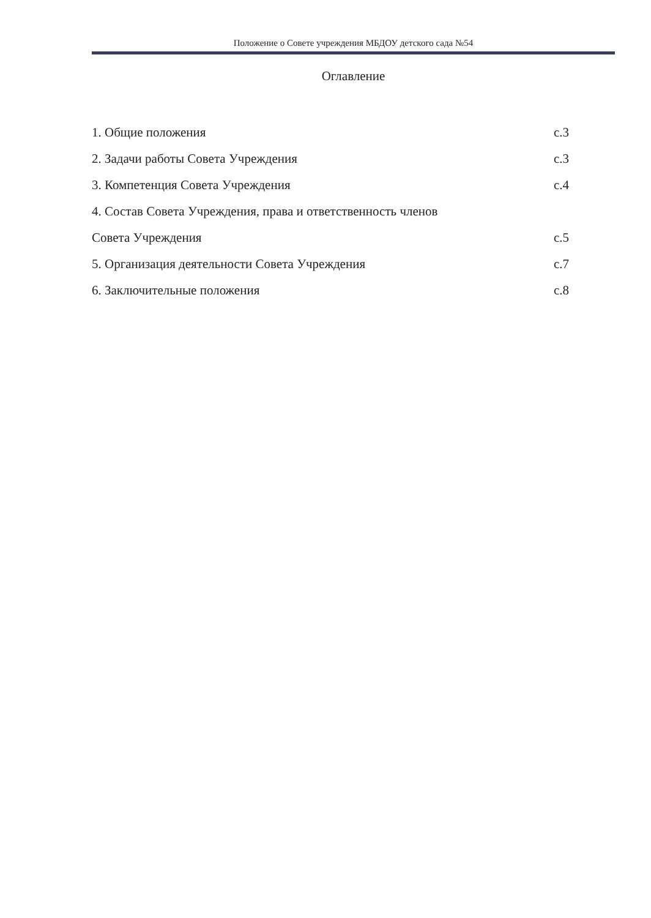Положение о Совете учреждения МБДОУ детского сада №54
Оглавление
1. Общие положения с.3
2. Задачи работы Совета Учреждения с.3
3. Компетенция Совета Учреждения с.4
4. Состав Совета Учреждения, права и ответственность членов
Совета Учреждения с.5
5. Организация деятельности Совета Учреждения с.7
6. Заключительные положения с.8